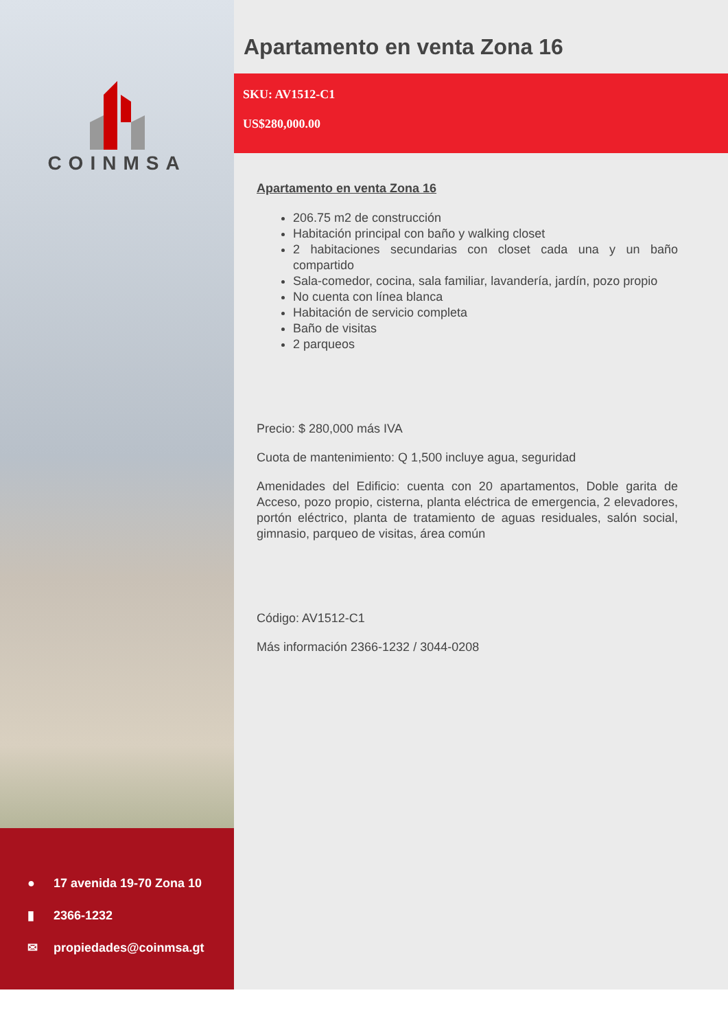COINMSA
● 17 avenida 19-70 Zona 10
▮ 2366-1232
✉ propiedades@coinmsa.gt
Apartamento en venta Zona 16
SKU: AV1512-C1
US$280,000.00
Apartamento en venta Zona 16
206.75 m2 de construcción
Habitación principal con baño y walking closet
2 habitaciones secundarias con closet cada una y un baño compartido
Sala-comedor, cocina, sala familiar, lavandería, jardín, pozo propio
No cuenta con línea blanca
Habitación de servicio completa
Baño de visitas
2 parqueos
Precio: $ 280,000 más IVA
Cuota de mantenimiento: Q 1,500 incluye agua, seguridad
Amenidades del Edificio: cuenta con 20 apartamentos, Doble garita de Acceso, pozo propio, cisterna, planta eléctrica de emergencia, 2 elevadores, portón eléctrico, planta de tratamiento de aguas residuales, salón social, gimnasio, parqueo de visitas, área común
Código: AV1512-C1
Más información 2366-1232 / 3044-0208